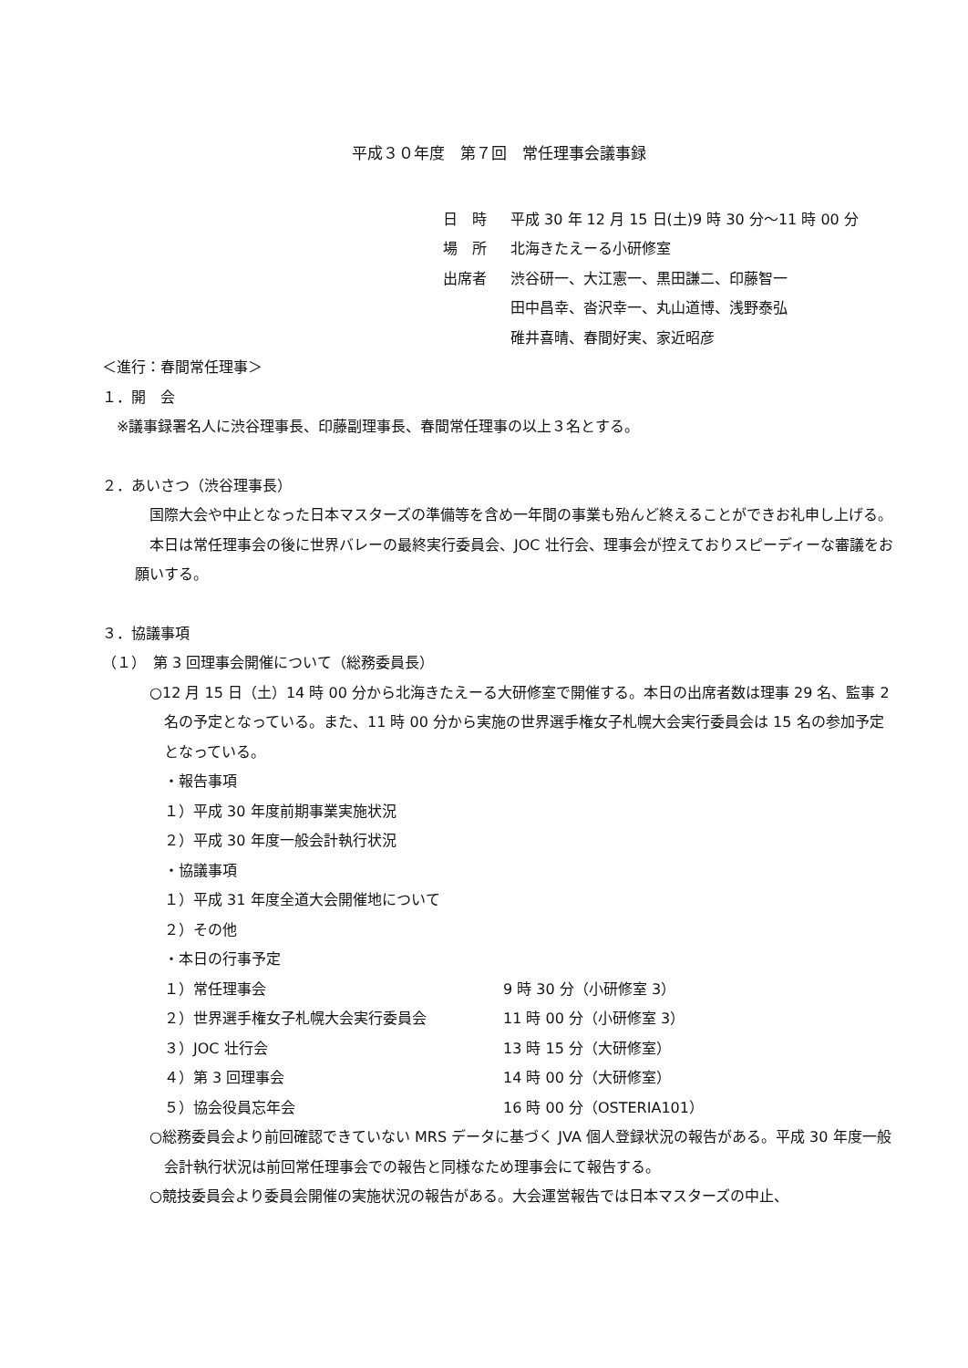平成３０年度　第７回　常任理事会議事録
日　時 平成 30 年 12 月 15 日(土)9 時 30 分～11 時 00 分
場　所 北海きたえーる小研修室
出席者 渋谷研一、大江憲一、黒田謙二、印藤智一
田中昌幸、沓沢幸一、丸山道博、浅野泰弘
碓井喜晴、春間好実、家近昭彦
＜進行：春間常任理事＞
１．開　会
※議事録署名人に渋谷理事長、印藤副理事長、春間常任理事の以上３名とする。
２．あいさつ（渋谷理事長）
　国際大会や中止となった日本マスターズの準備等を含め一年間の事業も殆んど終えることができお礼申し上げる。
　本日は常任理事会の後に世界バレーの最終実行委員会、JOC 壮行会、理事会が控えておりスピーディーな審議をお願いする。
３．協議事項
（１）　第 3 回理事会開催について（総務委員長）
○12 月 15 日（土）14 時 00 分から北海きたえーる大研修室で開催する。本日の出席者数は理事 29 名、監事 2 名の予定となっている。また、11 時 00 分から実施の世界選手権女子札幌大会実行委員会は 15 名の参加予定となっている。
・報告事項
１）平成 30 年度前期事業実施状況
２）平成 30 年度一般会計執行状況
・協議事項
１）平成 31 年度全道大会開催地について
２）その他
・本日の行事予定
１）常任理事会 9 時 30 分（小研修室 3）
２）世界選手権女子札幌大会実行委員会 11 時 00 分（小研修室 3）
３）JOC 壮行会 13 時 15 分（大研修室）
４）第 3 回理事会 14 時 00 分（大研修室）
５）協会役員忘年会 16 時 00 分（OSTERIA101）
○総務委員会より前回確認できていない MRS データに基づく JVA 個人登録状況の報告がある。平成 30 年度一般会計執行状況は前回常任理事会での報告と同様なため理事会にて報告する。
○競技委員会より委員会開催の実施状況の報告がある。大会運営報告では日本マスターズの中止、